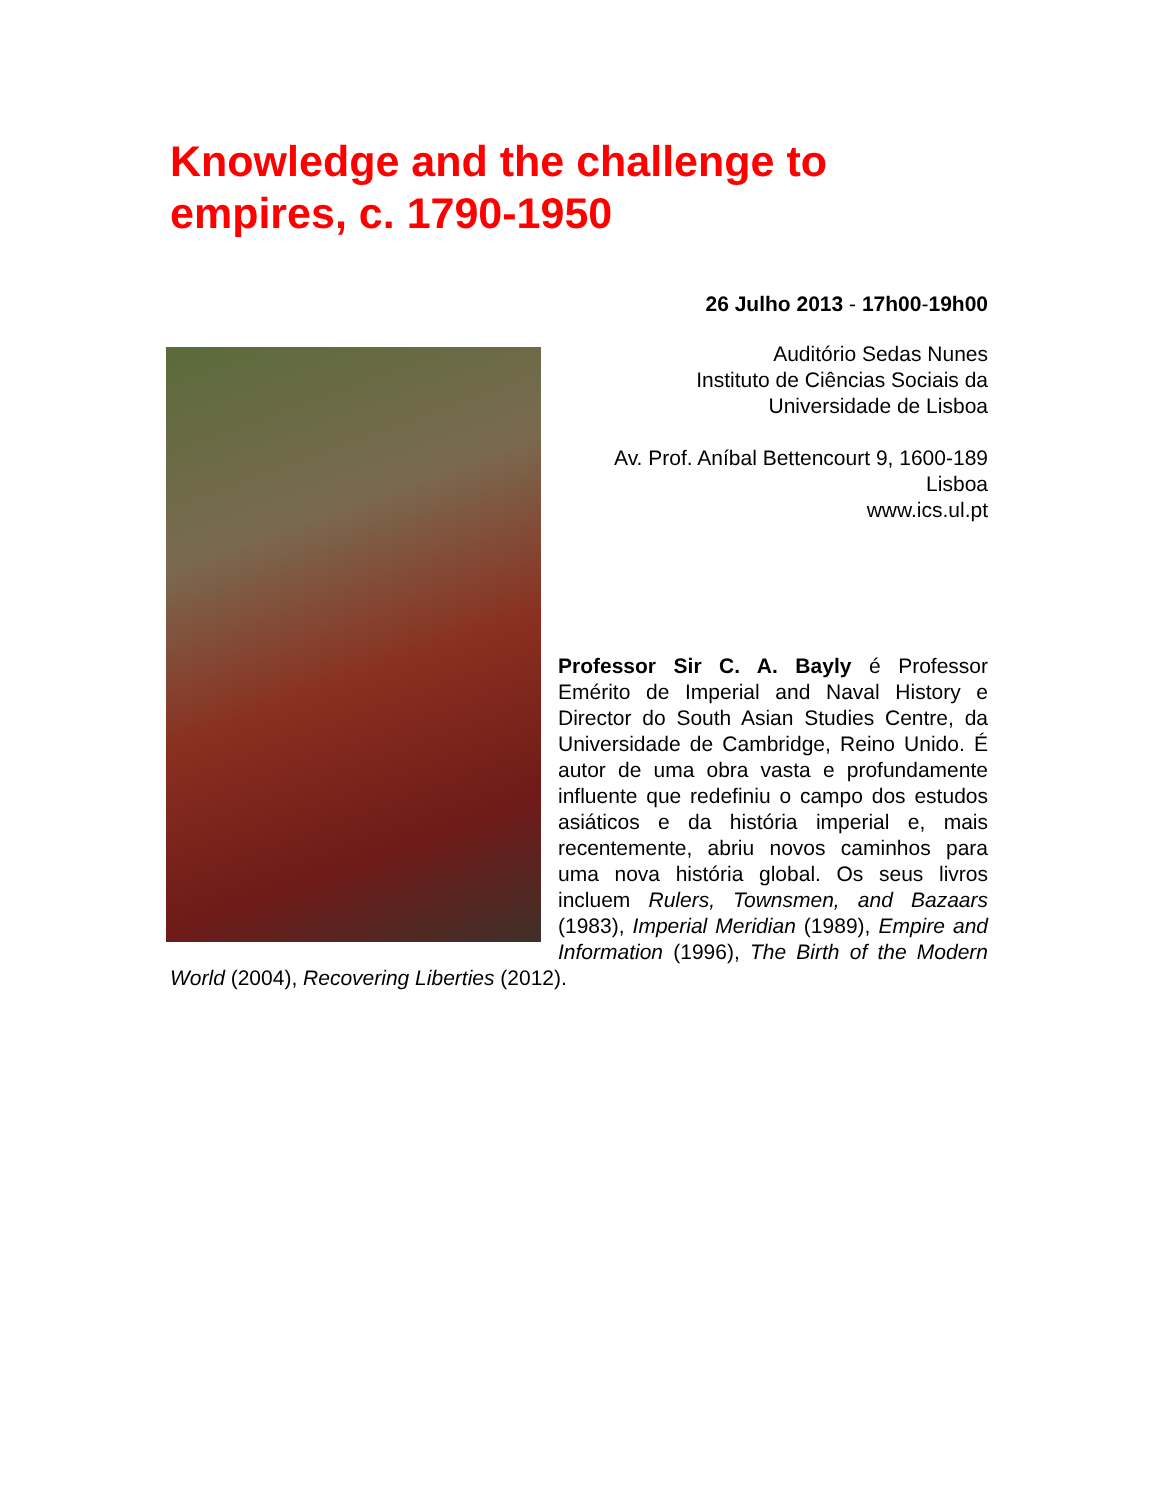Knowledge and the challenge to empires, c. 1790-1950
26 Julho 2013 - 17h00-19h00
Auditório Sedas Nunes
Instituto de Ciências Sociais da
Universidade de Lisboa
Av. Prof. Aníbal Bettencourt 9, 1600-189
Lisboa
www.ics.ul.pt
Professor Sir C. A. Bayly é Professor Emérito de Imperial and Naval History e Director do South Asian Studies Centre, da Universidade de Cambridge, Reino Unido. É autor de uma obra vasta e profundamente influente que redefiniu o campo dos estudos asiáticos e da história imperial e, mais recentemente, abriu novos caminhos para uma nova história global. Os seus livros incluem Rulers, Townsmen, and Bazaars (1983), Imperial Meridian (1989), Empire and Information (1996), The Birth of the Modern World (2004), Recovering Liberties (2012).